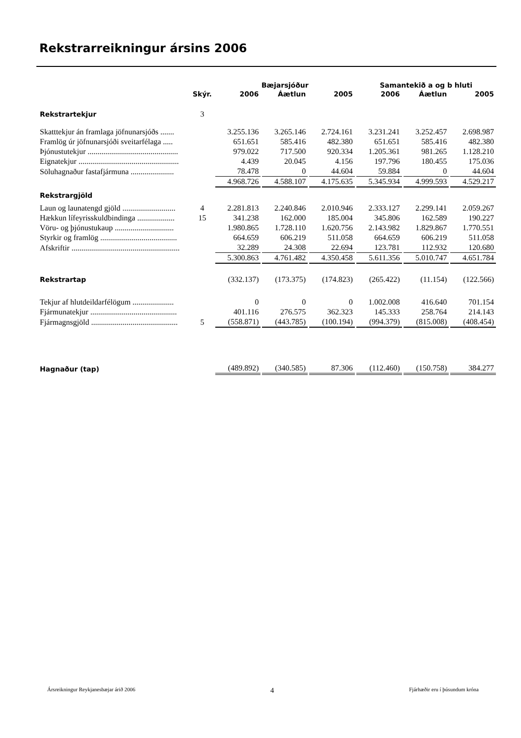Rekstrarreikningur ársins 2006
| | | Bæjarsjóður | | | Samantekið a og b hluti | | |
| --- | --- | --- | --- | --- | --- | --- | --- |
| | Skýr. | 2006 | Áætlun | 2005 | 2006 | Áætlun | 2005 |
| Rekstrartekjur | 3 | | | | | | |
| Skatttekjur án framlaga jöfnunarsjóðs ....... | | 3.255.136 | 3.265.146 | 2.724.161 | 3.231.241 | 3.252.457 | 2.698.987 |
| Framlög úr jöfnunarsjóði sveitarfélaga ..... | | 651.651 | 585.416 | 482.380 | 651.651 | 585.416 | 482.380 |
| Þjónustutekjur .............................................. | | 979.022 | 717.500 | 920.334 | 1.205.361 | 981.265 | 1.128.210 |
| Eignatekjur ................................................... | | 4.439 | 20.045 | 4.156 | 197.796 | 180.455 | 175.036 |
| Söluhagnaður fastafjármuna ...................... | | 78.478 | 0 | 44.604 | 59.884 | 0 | 44.604 |
| | | 4.968.726 | 4.588.107 | 4.175.635 | 5.345.934 | 4.999.593 | 4.529.217 |
| Rekstrargjöld | | | | | | | |
| Laun og launatengd gjöld ........................... | 4 | 2.281.813 | 2.240.846 | 2.010.946 | 2.333.127 | 2.299.141 | 2.059.267 |
| Hækkun lífeyrisskuldbindinga ................... | 15 | 341.238 | 162.000 | 185.004 | 345.806 | 162.589 | 190.227 |
| Vöru- og þjónustukaup .............................. | | 1.980.865 | 1.728.110 | 1.620.756 | 2.143.982 | 1.829.867 | 1.770.551 |
| Styrkir og framlög ....................................... | | 664.659 | 606.219 | 511.058 | 664.659 | 606.219 | 511.058 |
| Afskriftir ....................................................... | | 32.289 | 24.308 | 22.694 | 123.781 | 112.932 | 120.680 |
| | | 5.300.863 | 4.761.482 | 4.350.458 | 5.611.356 | 5.010.747 | 4.651.784 |
| Rekstrartap | | (332.137) | (173.375) | (174.823) | (265.422) | (11.154) | (122.566) |
| Tekjur af hlutdeildarfélögum ..................... | | 0 | 0 | 0 | 1.002.008 | 416.640 | 701.154 |
| Fjármunatekjur ............................................ | | 401.116 | 276.575 | 362.323 | 145.333 | 258.764 | 214.143 |
| Fjármagnsgjöld ............................................ | 5 | (558.871) | (443.785) | (100.194) | (994.379) | (815.008) | (408.454) |
| Hagnaður (tap) | | (489.892) | (340.585) | 87.306 | (112.460) | (150.758) | 384.277 |
Ársreikningur Reykjanesbæjar árið 2006 4 Fjárhæðir eru í þúsundum króna